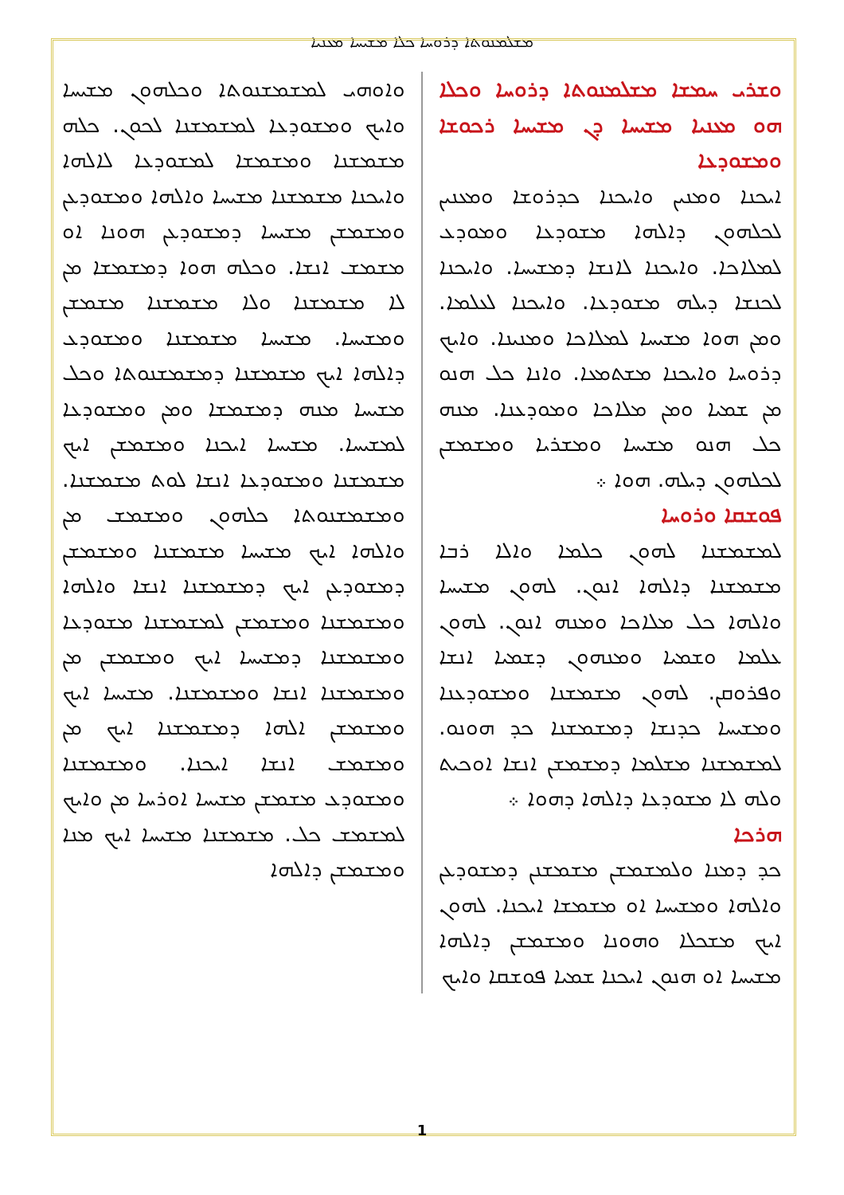ܡܫܠܡܢܘܬܐ ܕܪܘܚܐ ܟܠܐ ܡܫܝܚܐ ܡܥܢܝܐ
ܘܫܪܝ ܚܡܫܐ ܡܫܠܡܢܘܬܐ ܕܪܘܚܐ ܘܟܠܐ ܗܘ ܡܥܢܝܐ ܡܫܝܚܐ ܕܢ ܡܫܝܚܐ ܪܟܘܫܐ ܘܡܫܘܕܥܐ
ܐܝܟܢܐ ܘܡܢܝܢ ܘܐܝܟܢܐ ܟܕܪܘܫܐ ܘܡܥܢܝܢ ܠܟܠܗܘܢ ܕܐܠܗܐ ܡܫܘܕܥܐ ܘܡܘܕܥ ܠܡܠܐܟܐ. ܘܐܝܟܢܐ ܠܐܢܫܐ ܕܡܫܝܚܐ. ܘܐܝܟܢܐ ܠܟܢܫܐ ܕܝܠܗ ܡܫܘܕܥܐ. ܘܐܝܟܢܐ ܠܥܠܡܐ. ܘܡܢ ܗܘܐ ܡܫܝܚܐ ܠܡܠܐܟܐ ܘܡܢܝܢܐ. ܘܐܝܟ ܕܪܘܚܐ ܘܐܝܟܢܐ ܡܫܬܡܥܐ. ܘܐܢܐ ܟܠ ܗܢܘ ܡܢ ܫܡܝܐ ܘܡܢ ܡܠܐܟܐ ܘܡܘܕܥܢܐ. ܡܢܗ ܟܠ ܗܢܘ ܡܫܝܚܐ ܘܡܫܪܝܐ ܘܡܫܡܫܢ ܠܟܠܗܘܢ ܕܝܠܗ. ܗܘܐ ܀
ܦܘܫܩܐ ܘܪܘܚܐ
ܠܡܫܡܫܢܐ ܠܗܘܢ ܟܠܡܐ ܘܐܠܐ ܪܒܐ ܡܫܡܫܢܐ ܕܐܠܗܐ ܐܢܘܢ. ܠܗܘܢ ܡܫܝܚܐ ܘܐܠܗܐ ܟܠ ܡܠܐܟܐ ܘܡܢܗ ܐܢܘܢ. ܠܗܘܢ ܥܠܡܐ ܘܫܡܝܐ ܘܡܢܗܘܢ ܕܫܡܝܐ ܐܢܫܐ ܘܦܪܘܩܢ. ܠܗܘܢ ܡܫܡܫܢܐ ܘܡܫܘܕܥܢܐ ܘܡܫܝܚܐ ܟܕܢܫܐ ܕܡܫܡܫܢܐ ܟܕ ܗܘܢܘ. ܠܡܫܡܫܢܐ ܡܫܠܡܐ ܕܡܫܡܫܢ ܐܢܫܐ ܐܘܟܝܬ ܘܠܗ ܠܐ ܡܫܘܕܥܐ ܕܐܠܗܐ ܕܗܘܐ ܀
ܗܪܟܐ
ܟܕ ܕܡܢܐ ܘܠܡܫܡܫܢ ܡܫܡܫܢܢ ܕܡܫܘܕܥܢ ܘܐܠܗܐ ܘܡܫܝܚܐ ܐܘ ܡܫܡܫܐ ܐܝܟܢܐ. ܠܗܘܢ ܐܝܟ ܡܫܟܠܐ ܘܗܘܢܐ ܘܡܫܡܫܢ ܕܐܠܗܐ ܡܫܝܚܐ ܐܘ ܗܢܘܢ ܐܝܟܢܐ ܫܡܝܐ ܦܘܫܩܐ ܘܐܝܟ
ܘܐܘܗܝ ܠܡܫܡܫܢܘܬܐ ܘܟܠܗܘܢ ܡܫܝܚܐ ܘܐܝܟ ܘܡܫܘܕܥܐ ܠܡܫܡܫܢܐ ܠܟܘܢ. ܟܠܗ ܡܫܡܫܢܐ ܘܡܫܡܫܐ ܠܡܫܘܕܥܐ ܠܐܠܗܐ ܘܐܝܟܢܐ ܡܫܡܫܢܐ ܡܫܝܚܐ ܘܐܠܗܐ ܘܡܫܘܕܥܢ ܘܡܫܡܫܢ ܡܫܝܚܐ ܕܡܫܘܕܥܢ ܗܘܢܐ ܐܘ ܡܫܡܫ ܐܢܫܐ. ܘܟܠܗ ܗܘܐ ܕܡܫܡܫܐ ܡܢ ܠܐ ܡܫܡܫܢܐ ܘܠܐ ܡܫܡܫܢܐ ܡܫܡܫܢ ܘܡܫܝܚܐ. ܡܫܝܚܐ ܡܫܡܫܢܐ ܘܡܫܘܕܥ ܕܐܠܗܐ ܐܝܟ ܡܫܡܫܢܐ ܕܡܫܡܫܢܘܬܐ ܘܟܠ ܡܫܝܚܐ ܡܢܗ ܕܡܫܡܫܐ ܘܡܢ ܘܡܫܘܕܥܐ ܠܡܫܝܚܐ. ܡܫܝܚܐ ܐܝܟܢܐ ܘܡܫܡܫܢ ܐܝܟ ܡܫܡܫܢܐ ܘܡܫܘܕܥܐ ܐܢܫܐ ܠܘܬ ܡܫܡܫܢܐ. ܘܡܫܡܫܢܘܬܐ ܟܠܗܘܢ ܘܡܫܡܫ ܡܢ ܘܐܠܗܐ ܐܝܟ ܡܫܝܚܐ ܡܫܡܫܢܐ ܘܡܫܡܫܢ ܕܡܫܘܕܥܢ ܐܝܟ ܕܡܫܡܫܢܐ ܐܢܫܐ ܘܐܠܗܐ ܘܡܫܡܫܢܐ ܘܡܫܡܫܢ ܠܡܫܡܫܢܐ ܡܫܘܕܥܐ ܘܡܫܡܫܢܐ ܕܡܫܝܚܐ ܐܝܟ ܘܡܫܡܫܢ ܡܢ ܘܡܫܡܫܢܐ ܐܢܫܐ ܘܡܫܡܫܢܐ. ܡܫܝܚܐ ܐܝܟ ܘܡܫܡܫܢ ܐܠܗܐ ܕܡܫܡܫܢܐ ܐܝܟ ܡܢ ܘܡܫܡܫ ܐܢܫܐ ܐܝܟܢܐ. ܘܡܫܡܫܢܐ ܘܡܫܘܕܥ ܡܫܡܫܢ ܡܫܝܚܐ ܐܘܪܚܐ ܡܢ ܘܐܝܟ ܠܡܫܡܫ ܟܠ. ܡܫܡܫܢܐ ܡܫܝܚܐ ܐܝܟ ܡܢܐ ܘܡܫܡܫܢ ܕܐܠܗܐ
1